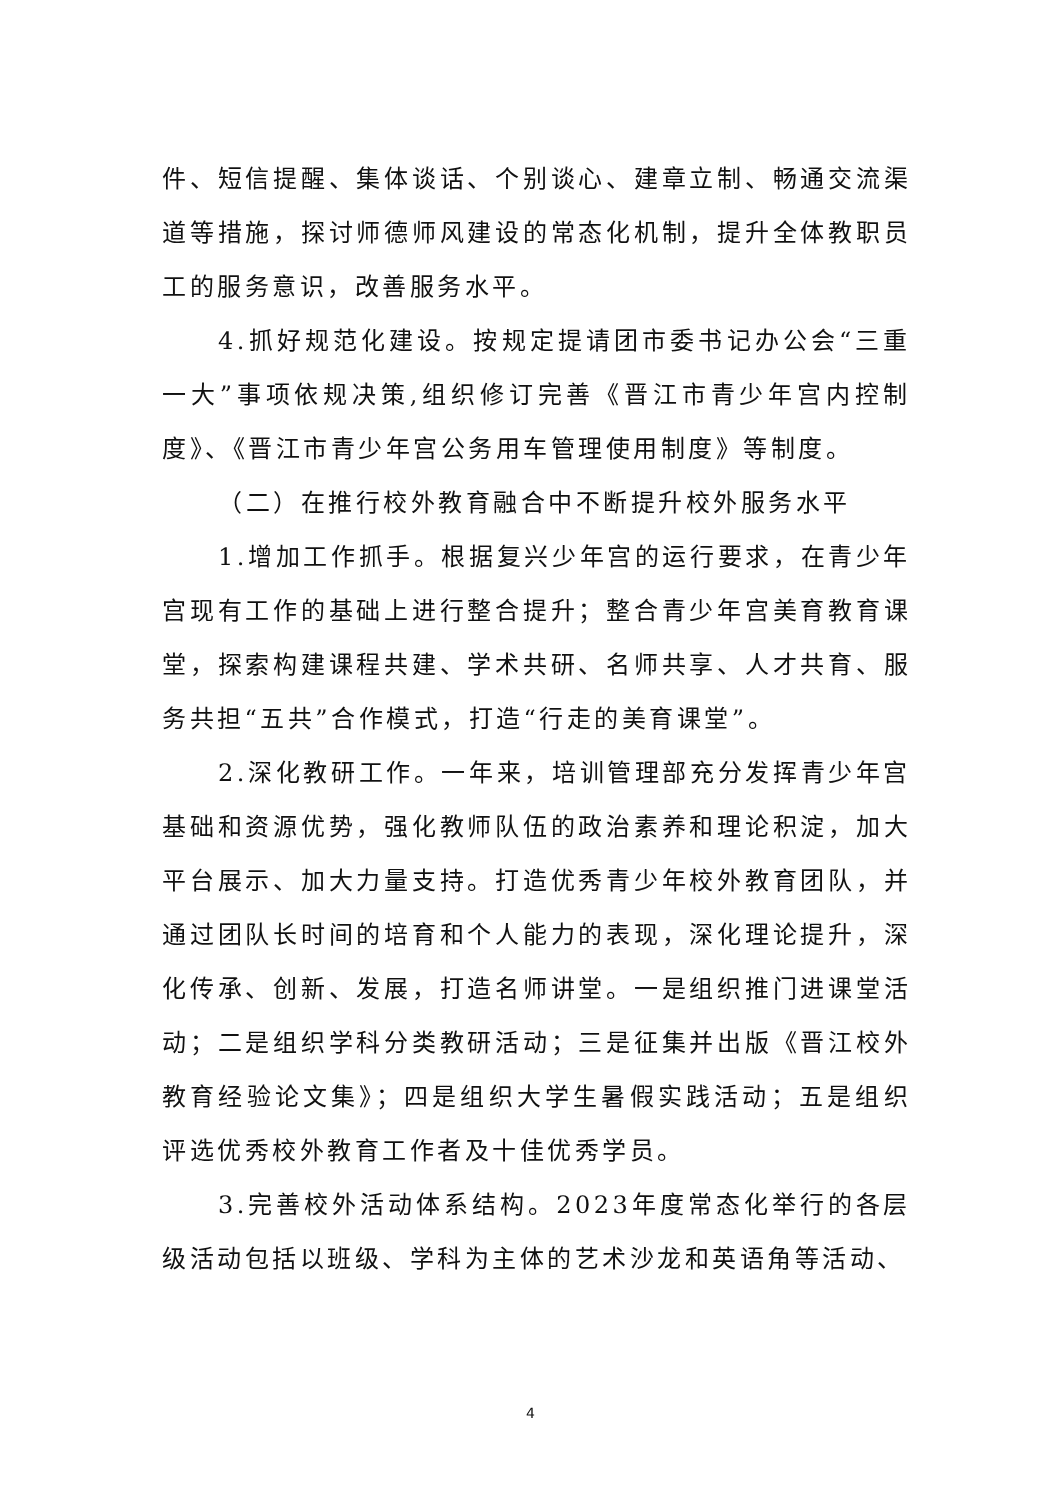件、短信提醒、集体谈话、个别谈心、建章立制、畅通交流渠道等措施，探讨师德师风建设的常态化机制，提升全体教职员工的服务意识，改善服务水平。
4.抓好规范化建设。按规定提请团市委书记办公会“三重一大”事项依规决策,组织修订完善《晋江市青少年宫内控制度》、《晋江市青少年宫公务用车管理使用制度》等制度。
（二）在推行校外教育融合中不断提升校外服务水平
1.增加工作抓手。根据复兴少年宫的运行要求，在青少年宫现有工作的基础上进行整合提升；整合青少年宫美育教育课堂，探索构建课程共建、学术共研、名师共享、人才共育、服务共担“五共”合作模式，打造“行走的美育课堂”。
2.深化教研工作。一年来，培训管理部充分发挥青少年宫基础和资源优势，强化教师队伍的政治素养和理论积淀，加大平台展示、加大力量支持。打造优秀青少年校外教育团队，并通过团队长时间的培育和个人能力的表现，深化理论提升，深化传承、创新、发展，打造名师讲堂。一是组织推门进课堂活动；二是组织学科分类教研活动；三是征集并出版《晋江校外教育经验论文集》；四是组织大学生暑假实践活动；五是组织评选优秀校外教育工作者及十佳优秀学员。
3.完善校外活动体系结构。2023年度常态化举行的各层级活动包括以班级、学科为主体的艺术沙龙和英语角等活动、
4